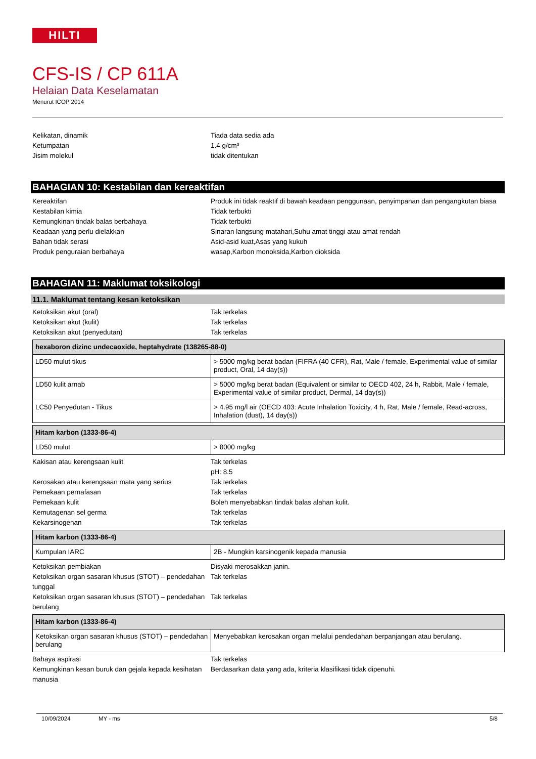HILTI
CFS-IS / CP 611A
Helaian Data Keselamatan
Menurut ICOP 2014
Kelikatan, dinamik Tiada data sedia ada
Ketumpatan 1.4 g/cm³
Jisim molekul tidak ditentukan
BAHAGIAN 10: Kestabilan dan kereaktifan
Kereaktifan Produk ini tidak reaktif di bawah keadaan penggunaan, penyimpanan dan pengangkutan biasa
Kestabilan kimia Tidak terbukti
Kemungkinan tindak balas berbahaya Tidak terbukti
Keadaan yang perlu dielakkan Sinaran langsung matahari,Suhu amat tinggi atau amat rendah
Bahan tidak serasi Asid-asid kuat,Asas yang kukuh
Produk penguraian berbahaya wasap,Karbon monoksida,Karbon dioksida
BAHAGIAN 11: Maklumat toksikologi
11.1. Maklumat tentang kesan ketoksikan
Ketoksikan akut (oral) Tak terkelas
Ketoksikan akut (kulit) Tak terkelas
Ketoksikan akut (penyedutan) Tak terkelas
| hexaboron dizinc undecaoxide, heptahydrate (138265-88-0) | |
| --- | --- |
| LD50 mulut tikus | > 5000 mg/kg berat badan (FIFRA (40 CFR), Rat, Male / female, Experimental value of similar product, Oral, 14 day(s)) |
| LD50 kulit arnab | > 5000 mg/kg berat badan (Equivalent or similar to OECD 402, 24 h, Rabbit, Male / female, Experimental value of similar product, Dermal, 14 day(s)) |
| LC50 Penyedutan - Tikus | > 4.95 mg/l air (OECD 403: Acute Inhalation Toxicity, 4 h, Rat, Male / female, Read-across, Inhalation (dust), 14 day(s)) |
| Hitam karbon (1333-86-4) | |
| --- | --- |
| LD50 mulut | > 8000 mg/kg |
Kakisan atau kerengsaan kulit Tak terkelas
pH: 8.5
Kerosakan atau kerengsaan mata yang serius Tak terkelas
Pemekaan pernafasan Tak terkelas
Pemekaan kulit Boleh menyebabkan tindak balas alahan kulit.
Kemutagenan sel germa Tak terkelas
Kekarsinogenan Tak terkelas
| Hitam karbon (1333-86-4) | |
| --- | --- |
| Kumpulan IARC | 2B - Mungkin karsinogenik kepada manusia |
Ketoksikan pembiakan Disyaki merosakkan janin.
Ketoksikan organ sasaran khusus (STOT) – pendedahan tunggal
Tak terkelas
Ketoksikan organ sasaran khusus (STOT) – pendedahan berulang
Tak terkelas
| Hitam karbon (1333-86-4) | |
| --- | --- |
| Ketoksikan organ sasaran khusus (STOT) – pendedahan berulang | Menyebabkan kerosakan organ melalui pendedahan berpanjangan atau berulang. |
Bahaya aspirasi Tak terkelas
Kemungkinan kesan buruk dan gejala kepada kesihatan manusia
Berdasarkan data yang ada, kriteria klasifikasi tidak dipenuhi.
10/09/2024 MY - ms 5/8